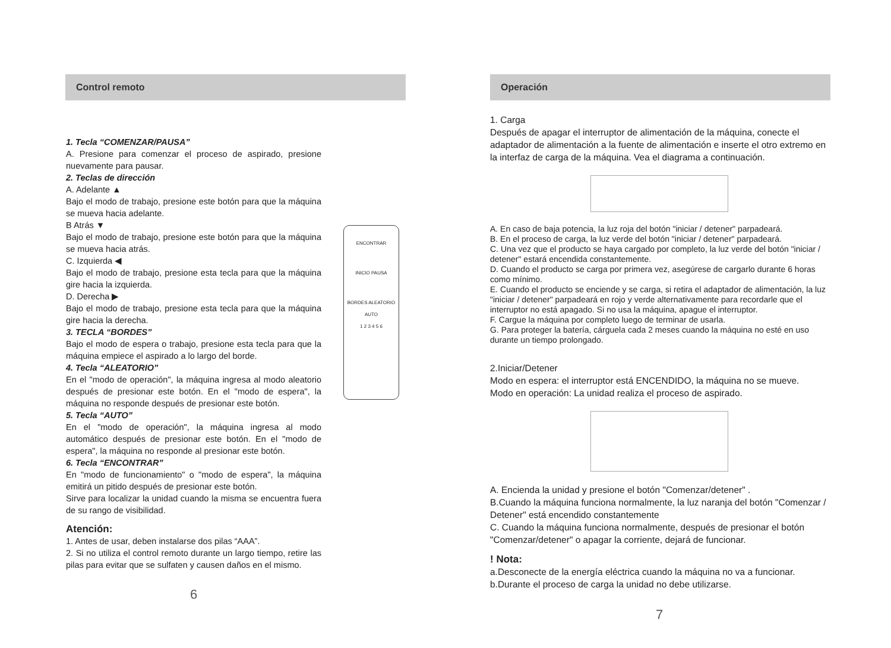Control remoto
ENCONTRAR
INICIO PAUSA
BORDES ALEATORIO
AUTO
1 2 3 4 5 6
1. Tecla “COMENZAR/PAUSA”
A. Presione para comenzar el proceso de aspirado, presione nuevamente para pausar.
2. Teclas de dirección
A. Adelante ▲
Bajo el modo de trabajo, presione este botón para que la máquina se mueva hacia adelante.
B Atrás ▼
Bajo el modo de trabajo, presione este botón para que la máquina se mueva hacia atrás.
C. Izquierda ◀
Bajo el modo de trabajo, presione esta tecla para que la máquina gire hacia la izquierda.
D. Derecha ▶
Bajo el modo de trabajo, presione esta tecla para que la máquina gire hacia la derecha.
3. TECLA “BORDES”
Bajo el modo de espera o trabajo, presione esta tecla para que la máquina empiece el aspirado a lo largo del borde.
4. Tecla “ALEATORIO”
En el "modo de operación", la máquina ingresa al modo aleatorio después de presionar este botón. En el "modo de espera", la máquina no responde después de presionar este botón.
5. Tecla “AUTO”
En el "modo de operación", la máquina ingresa al modo automático después de presionar este botón. En el "modo de espera", la máquina no responde al presionar este botón.
6. Tecla “ENCONTRAR”
En "modo de funcionamiento" o "modo de espera", la máquina emitirá un pitido después de presionar este botón.
Sirve para localizar la unidad cuando la misma se encuentra fuera de su rango de visibilidad.
Atención:
1. Antes de usar, deben instalarse dos pilas “AAA”.
2. Si no utiliza el control remoto durante un largo tiempo, retire las pilas para evitar que se sulfaten y causen daños en el mismo.
6
Operación
1. Carga
Después de apagar el interruptor de alimentación de la máquina, conecte el adaptador de alimentación a la fuente de alimentación e inserte el otro extremo en la interfaz de carga de la máquina. Vea el diagrama a continuación.
A. En caso de baja potencia, la luz roja del botón "iniciar / detener" parpadeará.
B. En el proceso de carga, la luz verde del botón "iniciar / detener" parpadeará.
C. Una vez que el producto se haya cargado por completo, la luz verde del botón "iniciar / detener" estará encendida constantemente.
D. Cuando el producto se carga por primera vez, asegúrese de cargarlo durante 6 horas como mínimo.
E. Cuando el producto se enciende y se carga, si retira el adaptador de alimentación, la luz "iniciar / detener" parpadeará en rojo y verde alternativamente para recordarle que el interruptor no está apagado. Si no usa la máquina, apague el interruptor.
F. Cargue la máquina por completo luego de terminar de usarla.
G. Para proteger la batería, cárguela cada 2 meses cuando la máquina no esté en uso durante un tiempo prolongado.
2.Iniciar/Detener
Modo en espera: el interruptor está ENCENDIDO, la máquina no se mueve.
Modo en operación: La unidad realiza el proceso de aspirado.
A. Encienda la unidad y presione el botón "Comenzar/detener" .
B.Cuando la máquina funciona normalmente, la luz naranja del botón "Comenzar / Detener" está encendido constantemente
C. Cuando la máquina funciona normalmente, después de presionar el botón "Comenzar/detener" o apagar la corriente, dejará de funcionar.
! Nota:
a.Desconecte de la energía eléctrica cuando la máquina no va a funcionar.
b.Durante el proceso de carga la unidad no debe utilizarse.
7